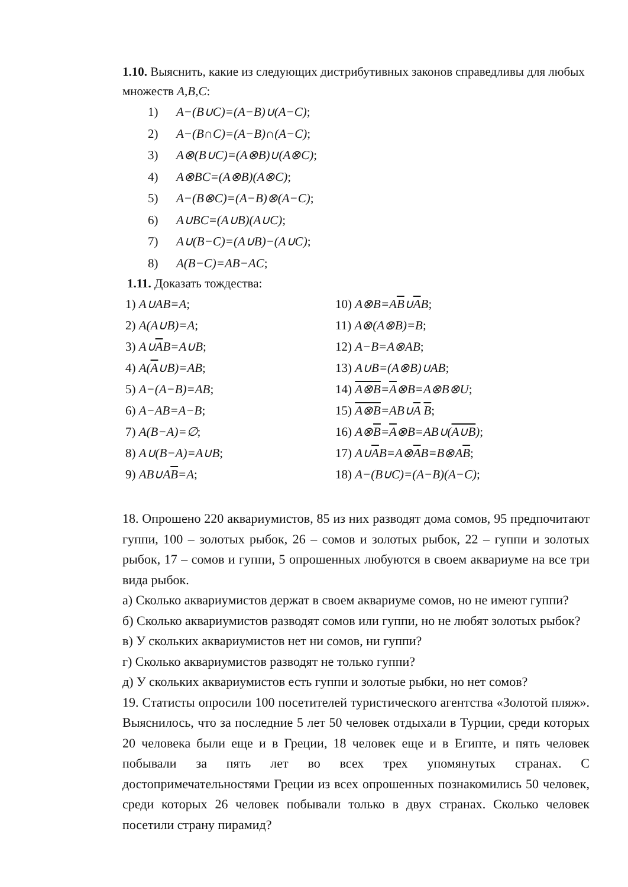1.10. Выяснить, какие из следующих дистрибутивных законов справедливы для любых множеств A,B,C:
1) A−(B∪C)=(A−B)∪(A−C);
2) A−(B∩C)=(A−B)∩(A−C);
3) A⊗(B∪C)=(A⊗B)∪(A⊗C);
4) A⊗BC=(A⊗B)(A⊗C);
5) A−(B⊗C)=(A−B)⊗(A−C);
6) A∪BC=(A∪B)(A∪C);
7) A∪(B−C)=(A∪B)−(A∪C);
8) A(B−C)=AB−AC;
1.11. Доказать тождества:
1) A∪AB=A;
2) A(A∪B)=A;
3) A∪AB=A∪B;
4) A(A∪B)=AB;
5) A−(A−B)=AB;
6) A−AB=A−B;
7) A(B−A)=∅;
8) A∪(B−A)=A∪B;
9) AB∪AB=A;
10) A⊗B=AB∪AB;
11) A⊗(A⊗B)=B;
12) A−B=A⊗AB;
13) A∪B=(A⊗B)∪AB;
14) A⊗B=A⊗B=A⊗B⊗U;
15) A⊗B=AB∪A B;
16) A⊗B=A⊗B=AB∪(A∪B);
17) A∪AB=A⊗AB=B⊗AB;
18) A−(B∪C)=(A−B)(A−C);
18. Опрошено 220 аквариумистов, 85 из них разводят дома сомов, 95 предпочитают гуппи, 100 – золотых рыбок, 26 – сомов и золотых рыбок, 22 – гуппи и золотых рыбок, 17 – сомов и гуппи, 5 опрошенных любуются в своем аквариуме на все три вида рыбок.
а) Сколько аквариумистов держат в своем аквариуме сомов, но не имеют гуппи?
б) Сколько аквариумистов разводят сомов или гуппи, но не любят золотых рыбок?
в) У скольких аквариумистов нет ни сомов, ни гуппи?
г) Сколько аквариумистов разводят не только гуппи?
д) У скольких аквариумистов есть гуппи и золотые рыбки, но нет сомов?
19. Статисты опросили 100 посетителей туристического агентства «Золотой пляж». Выяснилось, что за последние 5 лет 50 человек отдыхали в Турции, среди которых 20 человека были еще и в Греции, 18 человек еще и в Египте, и пять человек побывали за пять лет во всех трех упомянутых странах. С достопримечательностями Греции из всех опрошенных познакомились 50 человек, среди которых 26 человек побывали только в двух странах. Сколько человек посетили страну пирамид?